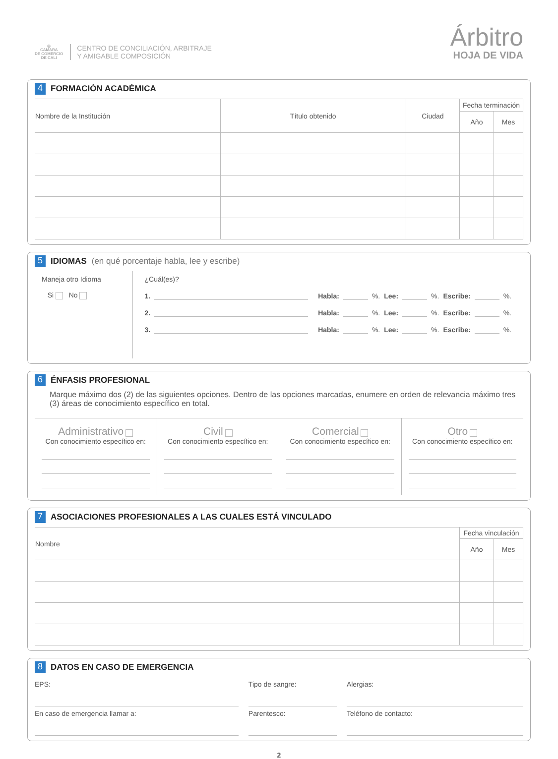◎
CAMARA
DE COMERCIO
DE CALI
CENTRO DE CONCILIACIÓN, ARBITRAJE
Y AMIGABLE COMPOSICIÓN
Árbitro
HOJA DE VIDA
4 FORMACIÓN ACADÉMICA
| Nombre de la Institución | Título obtenido | Ciudad | Fecha terminación | |
| --- | --- | --- | --- | --- |
| | | | Año | Mes |
5 IDIOMAS (en qué porcentaje habla, lee y escribe)
Maneja otro Idioma
Si No
¿Cuál(es)?
1. Habla: %. Lee: %. Escribe: %.
2. Habla: %. Lee: %. Escribe: %.
3. Habla: %. Lee: %. Escribe: %.
6 ÉNFASIS PROFESIONAL
Marque máximo dos (2) de las siguientes opciones. Dentro de las opciones marcadas, enumere en orden de relevancia máximo tres (3) áreas de conocimiento específico en total.
Administrativo
Con conocimiento específico en:
Civil
Con conocimiento específico en:
Comercial
Con conocimiento específico en:
Otro
Con conocimiento específico en:
7 ASOCIACIONES PROFESIONALES A LAS CUALES ESTÁ VINCULADO
| Nombre | Fecha vinculación | |
| --- | --- | --- |
| | Año | Mes |
8 DATOS EN CASO DE EMERGENCIA
EPS:
Tipo de sangre:
Alergias:
En caso de emergencia llamar a:
Parentesco:
Teléfono de contacto:
2